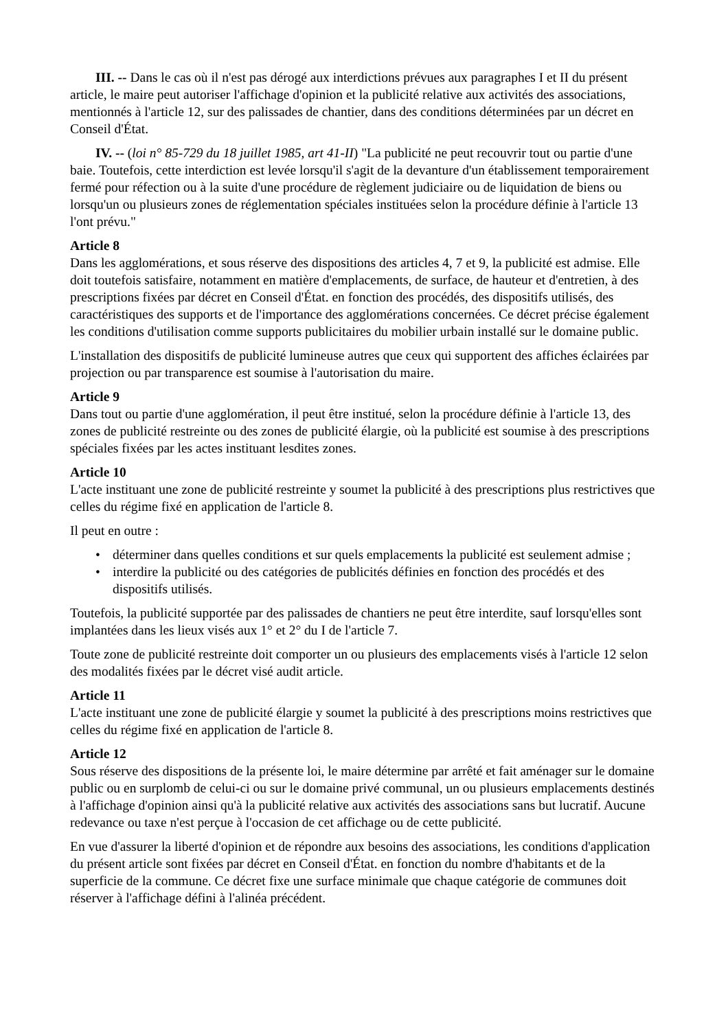III. -- Dans le cas où il n'est pas dérogé aux interdictions prévues aux paragraphes I et II du présent article, le maire peut autoriser l'affichage d'opinion et la publicité relative aux activités des associations, mentionnés à l'article 12, sur des palissades de chantier, dans des conditions déterminées par un décret en Conseil d'État.
IV. -- (loi n° 85-729 du 18 juillet 1985, art 41-II) "La publicité ne peut recouvrir tout ou partie d'une baie. Toutefois, cette interdiction est levée lorsqu'il s'agit de la devanture d'un établissement temporairement fermé pour réfection ou à la suite d'une procédure de règlement judiciaire ou de liquidation de biens ou lorsqu'un ou plusieurs zones de réglementation spéciales instituées selon la procédure définie à l'article 13 l'ont prévu."
Article 8
Dans les agglomérations, et sous réserve des dispositions des articles 4, 7 et 9, la publicité est admise. Elle doit toutefois satisfaire, notamment en matière d'emplacements, de surface, de hauteur et d'entretien, à des prescriptions fixées par décret en Conseil d'État. en fonction des procédés, des dispositifs utilisés, des caractéristiques des supports et de l'importance des agglomérations concernées. Ce décret précise également les conditions d'utilisation comme supports publicitaires du mobilier urbain installé sur le domaine public.
L'installation des dispositifs de publicité lumineuse autres que ceux qui supportent des affiches éclairées par projection ou par transparence est soumise à l'autorisation du maire.
Article 9
Dans tout ou partie d'une agglomération, il peut être institué, selon la procédure définie à l'article 13, des zones de publicité restreinte ou des zones de publicité élargie, où la publicité est soumise à des prescriptions spéciales fixées par les actes instituant lesdites zones.
Article 10
L'acte instituant une zone de publicité restreinte y soumet la publicité à des prescriptions plus restrictives que celles du régime fixé en application de l'article 8.
Il peut en outre :
• déterminer dans quelles conditions et sur quels emplacements la publicité est seulement admise ;
• interdire la publicité ou des catégories de publicités définies en fonction des procédés et des dispositifs utilisés.
Toutefois, la publicité supportée par des palissades de chantiers ne peut être interdite, sauf lorsqu'elles sont implantées dans les lieux visés aux 1° et 2° du I de l'article 7.
Toute zone de publicité restreinte doit comporter un ou plusieurs des emplacements visés à l'article 12 selon des modalités fixées par le décret visé audit article.
Article 11
L'acte instituant une zone de publicité élargie y soumet la publicité à des prescriptions moins restrictives que celles du régime fixé en application de l'article 8.
Article 12
Sous réserve des dispositions de la présente loi, le maire détermine par arrêté et fait aménager sur le domaine public ou en surplomb de celui-ci ou sur le domaine privé communal, un ou plusieurs emplacements destinés à l'affichage d'opinion ainsi qu'à la publicité relative aux activités des associations sans but lucratif. Aucune redevance ou taxe n'est perçue à l'occasion de cet affichage ou de cette publicité.
En vue d'assurer la liberté d'opinion et de répondre aux besoins des associations, les conditions d'application du présent article sont fixées par décret en Conseil d'État. en fonction du nombre d'habitants et de la superficie de la commune. Ce décret fixe une surface minimale que chaque catégorie de communes doit réserver à l'affichage défini à l'alinéa précédent.